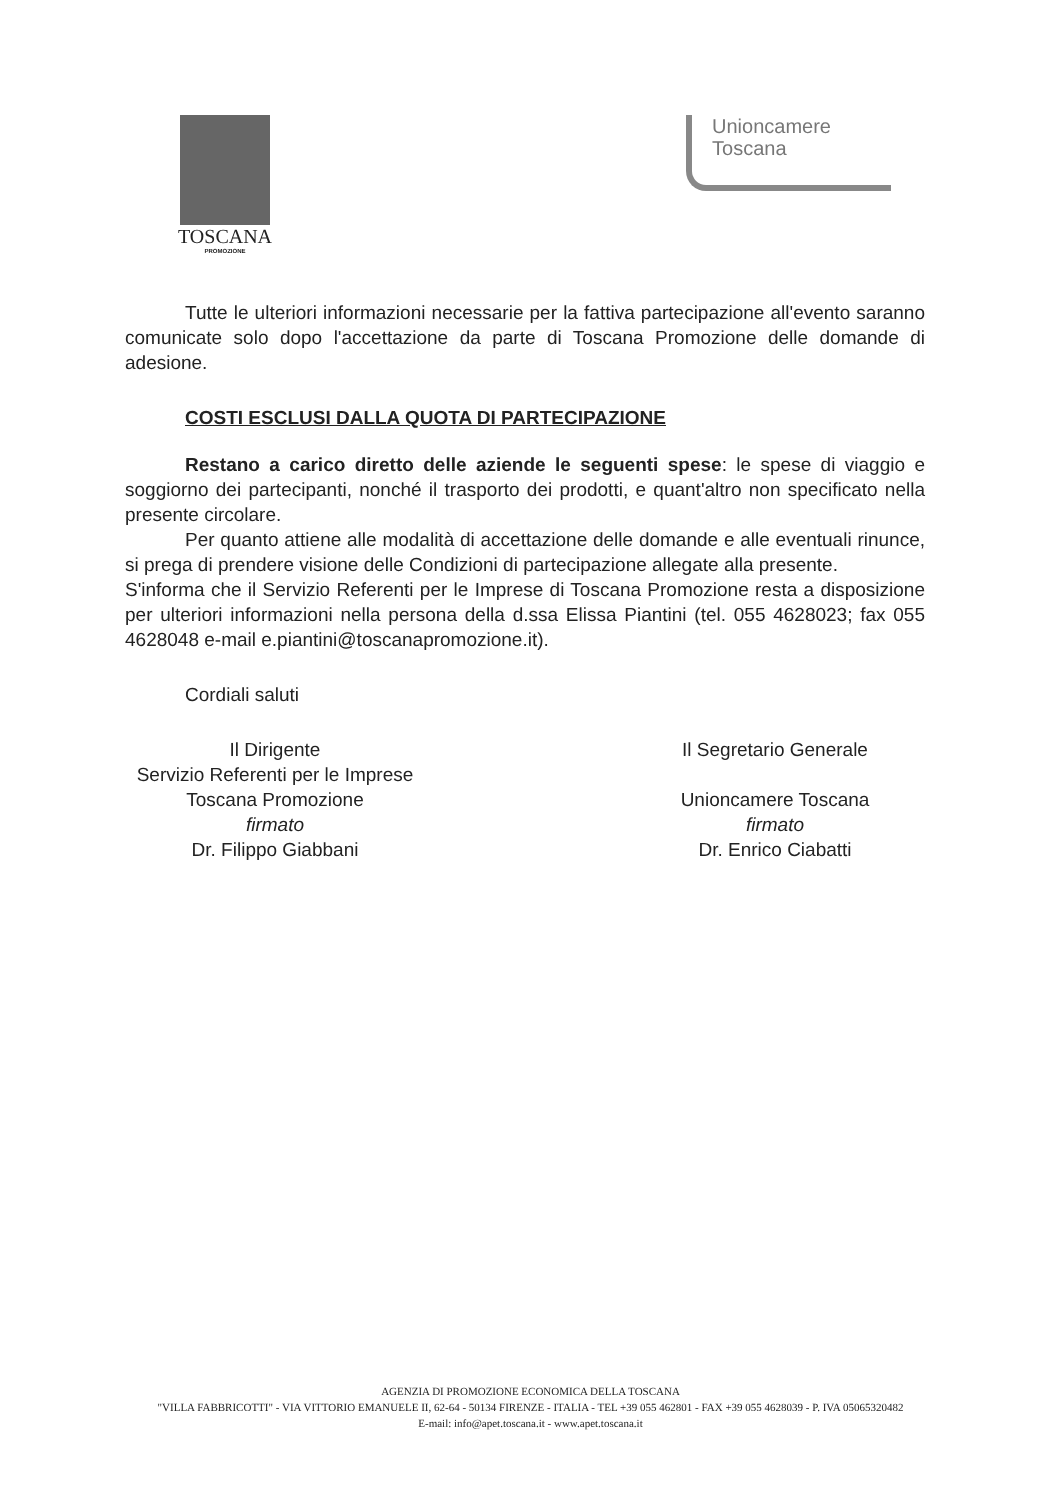TOSCANA
PROMOZIONE
Unioncamere
Toscana
Tutte le ulteriori informazioni necessarie per la fattiva partecipazione all'evento saranno comunicate solo dopo l'accettazione da parte di Toscana Promozione delle domande di adesione.
COSTI ESCLUSI DALLA QUOTA DI PARTECIPAZIONE
Restano a carico diretto delle aziende le seguenti spese: le spese di viaggio e soggiorno dei partecipanti, nonché il trasporto dei prodotti, e quant'altro non specificato nella presente circolare.
Per quanto attiene alle modalità di accettazione delle domande e alle eventuali rinunce, si prega di prendere visione delle Condizioni di partecipazione allegate alla presente.
S'informa che il Servizio Referenti per le Imprese di Toscana Promozione resta a disposizione per ulteriori informazioni nella persona della d.ssa Elissa Piantini (tel. 055 4628023; fax 055 4628048 e-mail e.piantini@toscanapromozione.it).
Cordiali saluti
Il Dirigente
Servizio Referenti per le Imprese
Toscana Promozione
firmato
Dr. Filippo Giabbani
Il Segretario Generale
Unioncamere Toscana
firmato
Dr. Enrico Ciabatti
AGENZIA DI PROMOZIONE ECONOMICA DELLA TOSCANA
"VILLA FABBRICOTTI" - VIA VITTORIO EMANUELE II, 62-64 - 50134 FIRENZE - ITALIA - TEL +39 055 462801 - FAX +39 055 4628039 - P. IVA 05065320482
E-mail: info@apet.toscana.it - www.apet.toscana.it